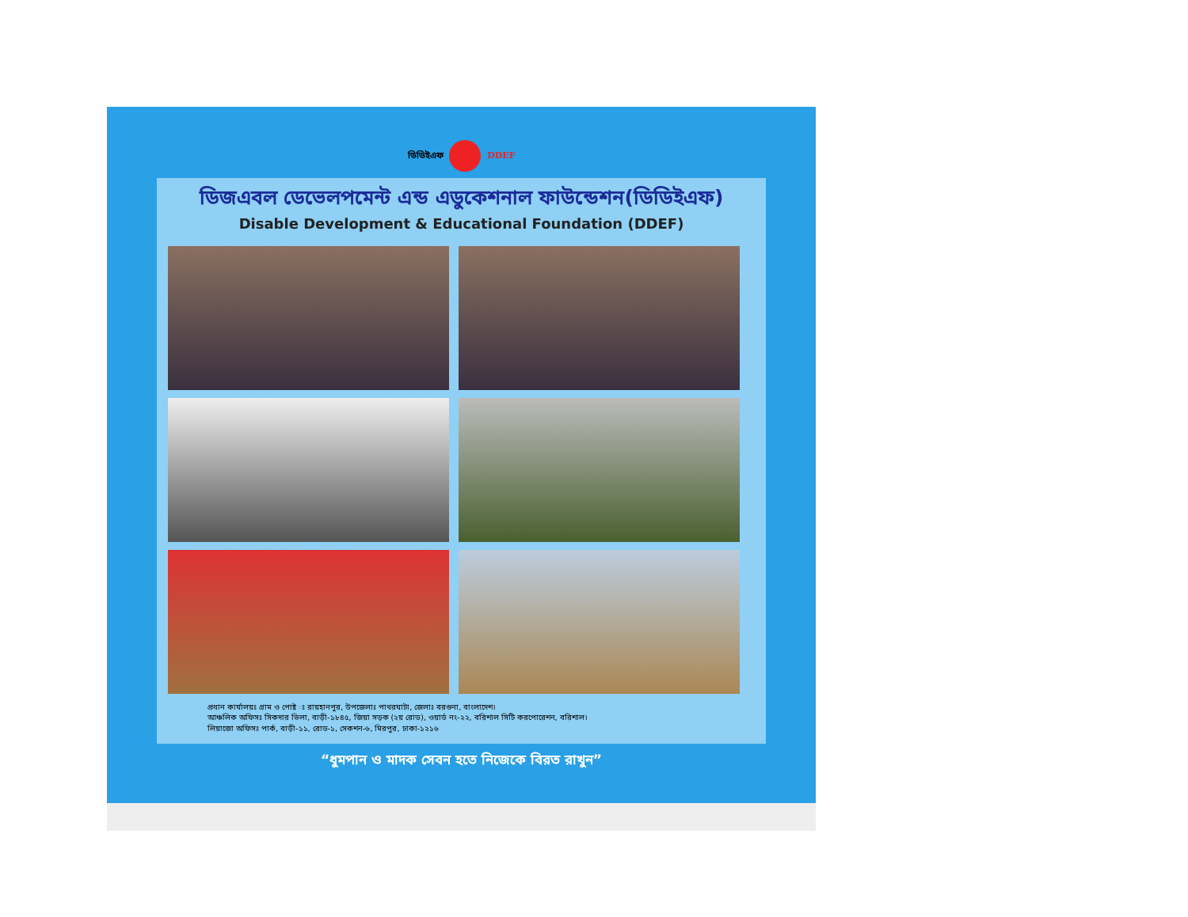ডিডিইএফ DDEF
ডিজএবল ডেভেলপমেন্ট এন্ড এডুকেশনাল ফাউন্ডেশন(ডিডিইএফ)
Disable Development & Educational Foundation (DDEF)
প্রধান কার্যালয়ঃ গ্রাম ও পোষ্ট ঃ রায়হানপুর, উপজেলাঃ পাথরঘাটা, জেলাঃ বরগুনা, বাংলাদেশ।
আঞ্চলিক অফিসঃ সিকদার ভিলা, বাড়ী-১৮৪৫, জিয়া সড়ক (২য় রোড), ওয়ার্ড নং-২২, বরিশাল সিটি করপোরেশন, বরিশাল।
লিয়াজো অফিসঃ পার্ক, বাড়ী-১১, রোড-১, সেকশন-৬, মিরপুর, ঢাকা-১২১৬
“ধুমপান ও মাদক সেবন হতে নিজেকে বিরত রাখুন”